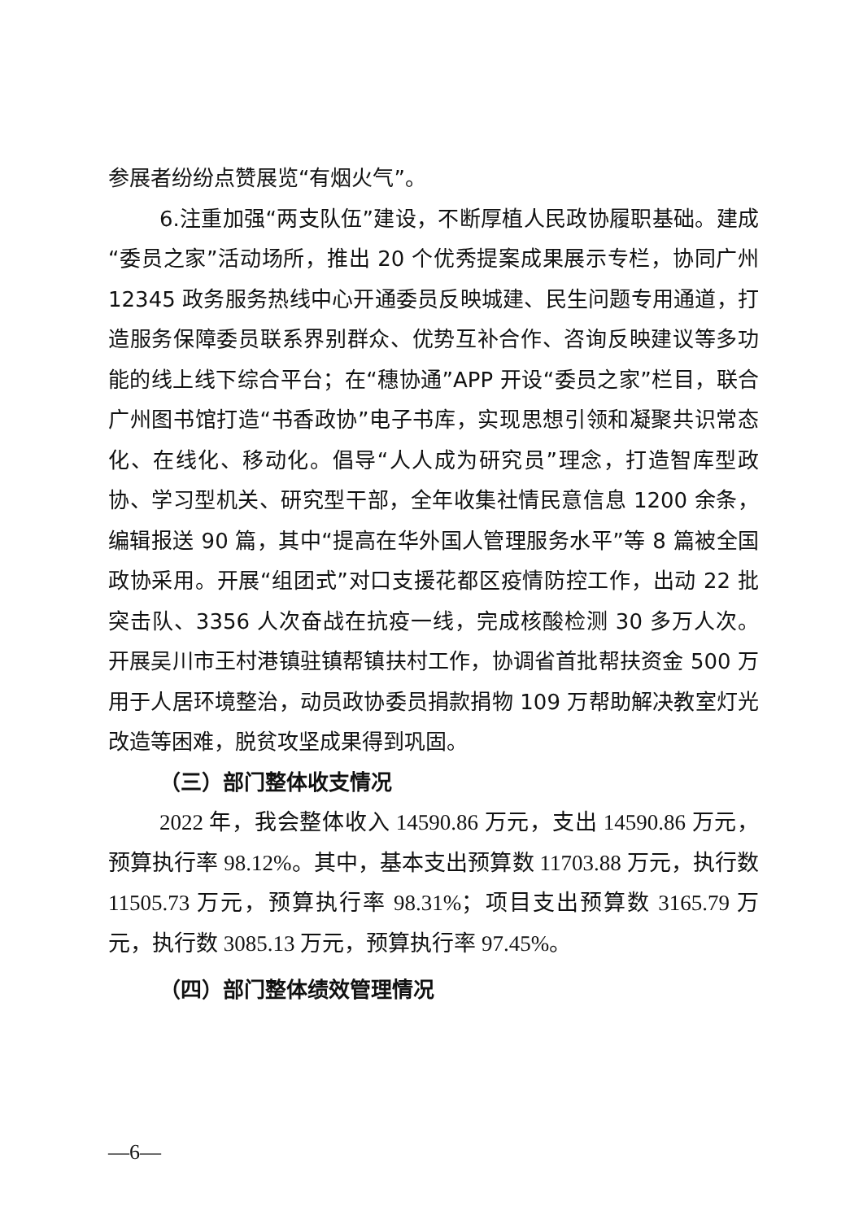参展者纷纷点赞展览“有烟火气”。
6.注重加强“两支队伍”建设，不断厚植人民政协履职基础。建成“委员之家”活动场所，推出 20 个优秀提案成果展示专栏，协同广州 12345 政务服务热线中心开通委员反映城建、民生问题专用通道，打造服务保障委员联系界别群众、优势互补合作、咨询反映建议等多功能的线上线下综合平台；在“穗协通”APP 开设“委员之家”栏目，联合广州图书馆打造“书香政协”电子书库，实现思想引领和凝聚共识常态化、在线化、移动化。倡导“人人成为研究员”理念，打造智库型政协、学习型机关、研究型干部，全年收集社情民意信息 1200 余条，编辑报送 90 篇，其中“提高在华外国人管理服务水平”等 8 篇被全国政协采用。开展“组团式”对口支援花都区疫情防控工作，出动 22 批突击队、3356 人次奋战在抗疫一线，完成核酸检测 30 多万人次。开展吴川市王村港镇驻镇帮镇扶村工作，协调省首批帮扶资金 500 万用于人居环境整治，动员政协委员捐款捐物 109 万帮助解决教室灯光改造等困难，脱贫攻坚成果得到巩固。
（三）部门整体收支情况
2022 年，我会整体收入 14590.86 万元，支出 14590.86 万元，预算执行率 98.12%。其中，基本支出预算数 11703.88 万元，执行数 11505.73 万元，预算执行率 98.31%；项目支出预算数 3165.79 万元，执行数 3085.13 万元，预算执行率 97.45%。
（四）部门整体绩效管理情况
—6—